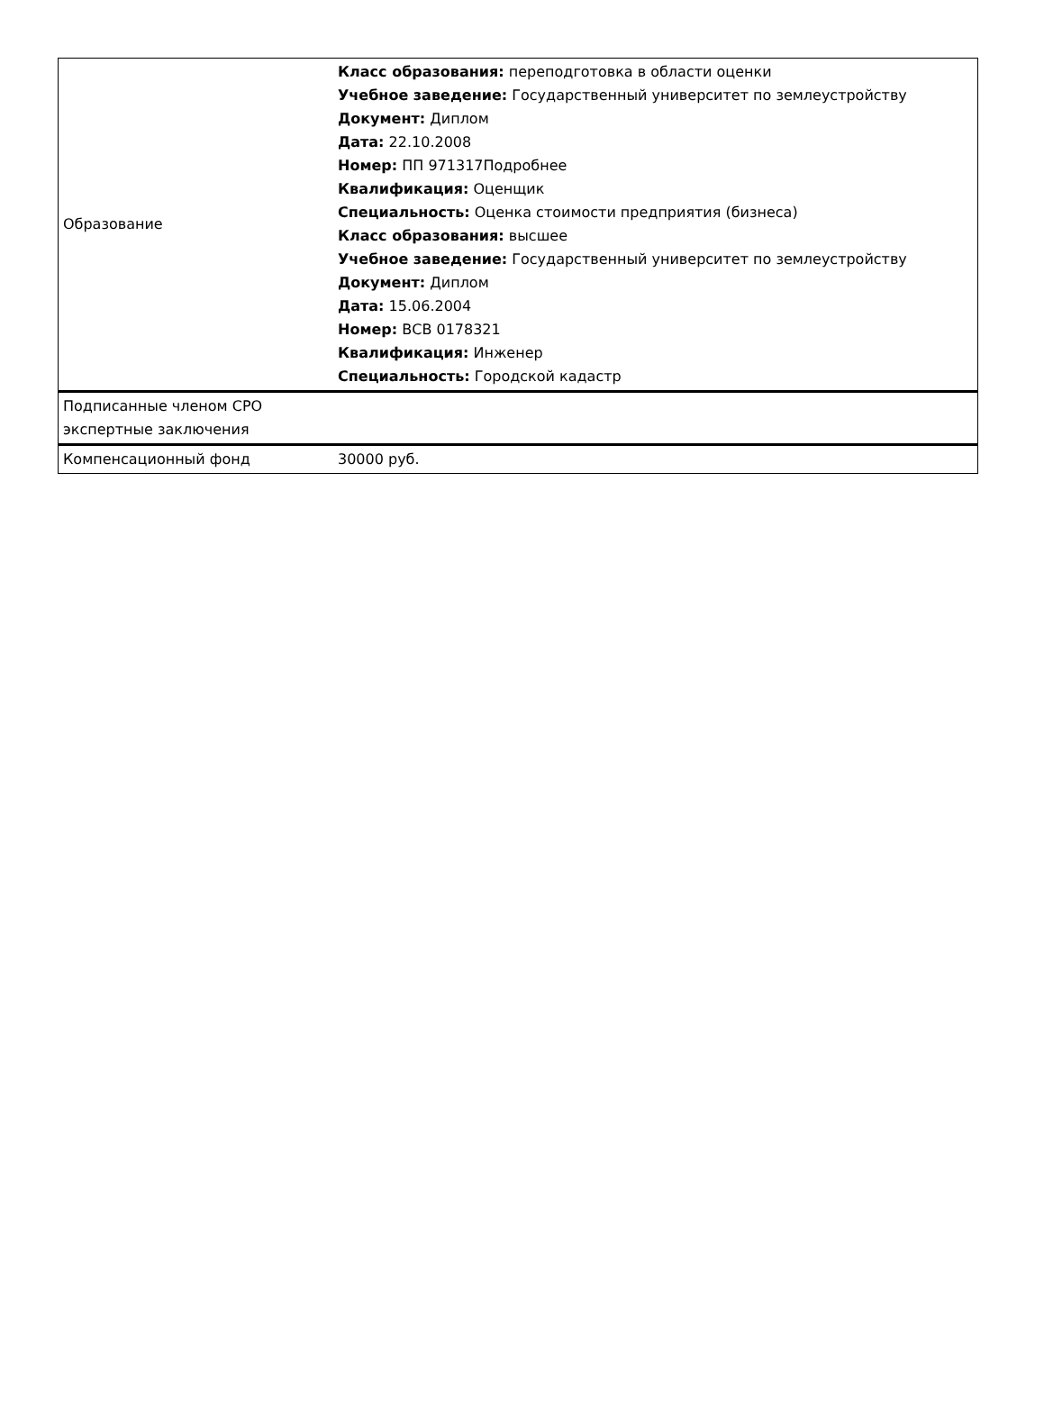| Образование | Класс образования: переподготовка в области оценки Учебное заведение: Государственный университет по землеустройству Документ: Диплом Дата: 22.10.2008 Номер: ПП 971317Подробнее Квалификация: Оценщик Специальность: Оценка стоимости предприятия (бизнеса) Класс образования: высшее Учебное заведение: Государственный университет по землеустройству Документ: Диплом Дата: 15.06.2004 Номер: ВСВ 0178321 Квалификация: Инженер Специальность: Городской кадастр |
| Подписанные членом СРО экспертные заключения | |
| Компенсационный фонд | 30000 руб. |